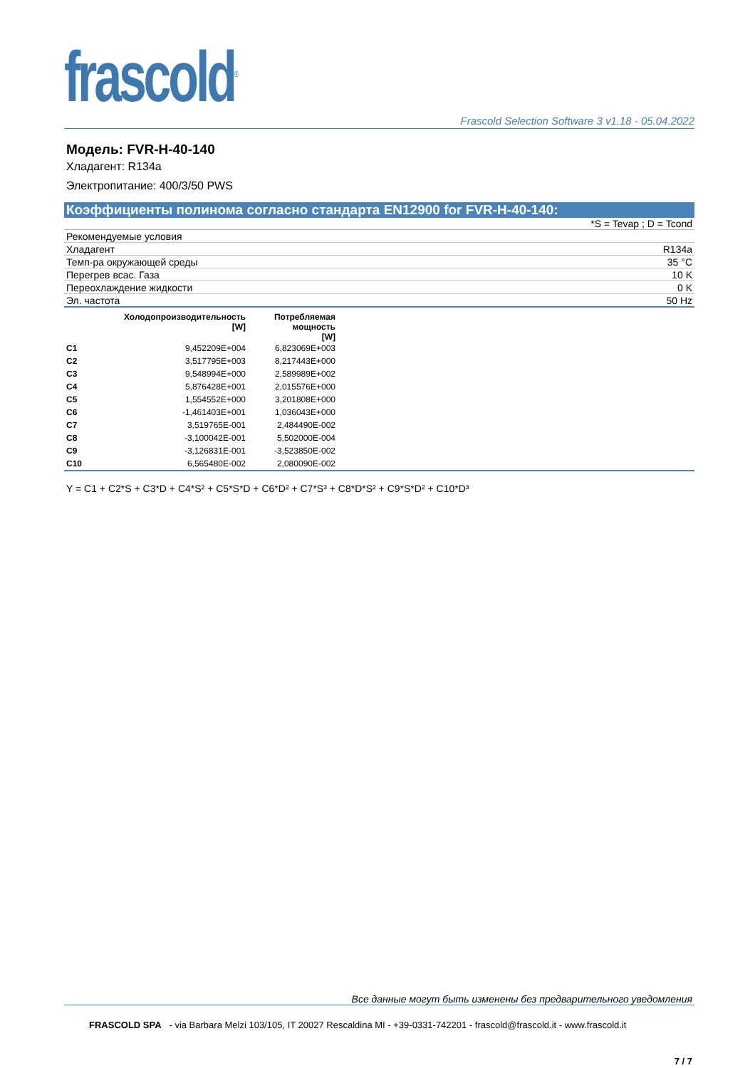frascold<sup>®</sup>
Frascold Selection Software 3 v1.18 - 05.04.2022
Модель: FVR-H-40-140
Хладагент: R134a
Электропитание: 400/3/50 PWS
Коэффициенты полинома согласно стандарта EN12900 for FVR-H-40-140:
*S = Tevap ; D = Tcond
| Рекомендуемые условия | |
| Хладагент | R134a |
| Темп-ра окружающей среды | 35 °C |
| Перегрев всас. Газа | 10 K |
| Переохлаждение жидкости | 0 K |
| Эл. частота | 50 Hz |
| | Холодопроизводительность [W] | Потребляемая мощность [W] | |
| --- | --- | --- | --- |
| C1 | 9,452209E+004 | 6,823069E+003 | |
| C2 | 3,517795E+003 | 8,217443E+000 | |
| C3 | 9,548994E+000 | 2,589989E+002 | |
| C4 | 5,876428E+001 | 2,015576E+000 | |
| C5 | 1,554552E+000 | 3,201808E+000 | |
| C6 | -1,461403E+001 | 1,036043E+000 | |
| C7 | 3,519765E-001 | 2,484490E-002 | |
| C8 | -3,100042E-001 | 5,502000E-004 | |
| C9 | -3,126831E-001 | -3,523850E-002 | |
| C10 | 6,565480E-002 | 2,080090E-002 | |
Y = C1 + C2*S + C3*D + C4*S² + C5*S*D + C6*D² + C7*S³ + C8*D*S² + C9*S*D² + C10*D³
Все данные могут быть изменены без предварительного уведомления
FRASCOLD SPA - via Barbara Melzi 103/105, IT 20027 Rescaldina MI - +39-0331-742201 - frascold@frascold.it - www.frascold.it
7 / 7